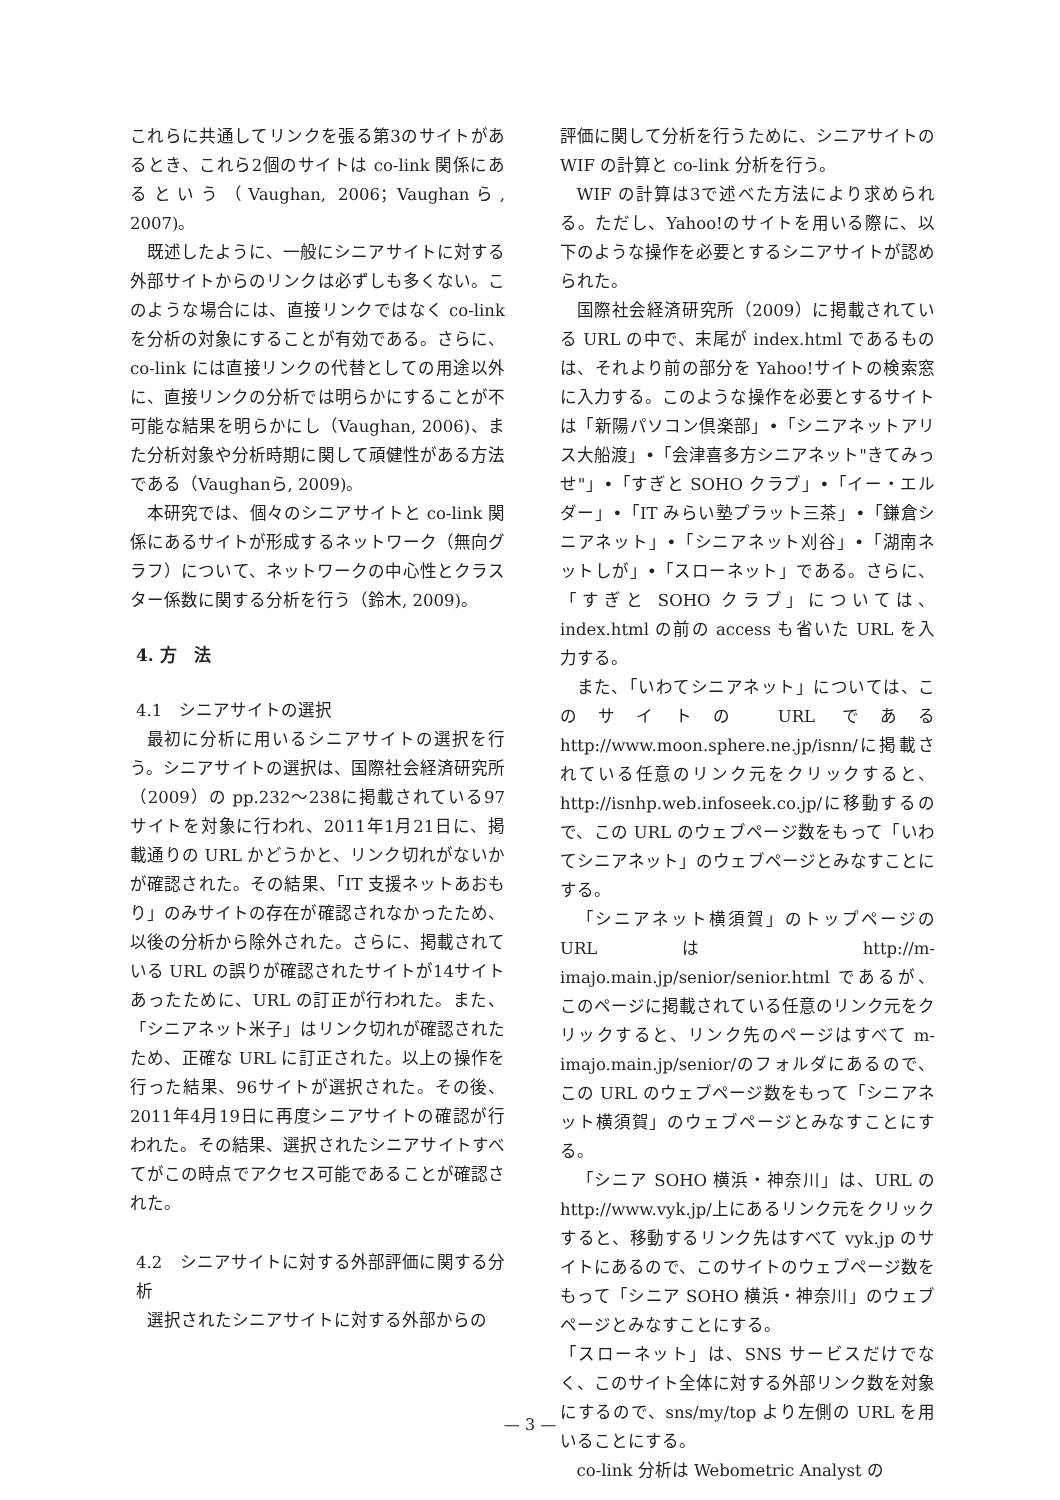これらに共通してリンクを張る第3のサイトがあるとき、これら2個のサイトは co-link 関係にあるという（Vaughan, 2006；Vaughanら, 2007)。
既述したように、一般にシニアサイトに対する外部サイトからのリンクは必ずしも多くない。このような場合には、直接リンクではなく co-link を分析の対象にすることが有効である。さらに、co-link には直接リンクの代替としての用途以外に、直接リンクの分析では明らかにすることが不可能な結果を明らかにし（Vaughan, 2006)、また分析対象や分析時期に関して頑健性がある方法である（Vaughanら, 2009)。
本研究では、個々のシニアサイトと co-link 関係にあるサイトが形成するネットワーク（無向グラフ）について、ネットワークの中心性とクラスター係数に関する分析を行う（鈴木, 2009)。
4. 方　法
4.1　シニアサイトの選択
最初に分析に用いるシニアサイトの選択を行う。シニアサイトの選択は、国際社会経済研究所（2009）の pp.232〜238に掲載されている97サイトを対象に行われ、2011年1月21日に、掲載通りの URL かどうかと、リンク切れがないかが確認された。その結果、「IT 支援ネットあおもり」のみサイトの存在が確認されなかったため、以後の分析から除外された。さらに、掲載されている URL の誤りが確認されたサイトが14サイトあったために、URL の訂正が行われた。また、「シニアネット米子」はリンク切れが確認されたため、正確な URL に訂正された。以上の操作を行った結果、96サイトが選択された。その後、2011年4月19日に再度シニアサイトの確認が行われた。その結果、選択されたシニアサイトすべてがこの時点でアクセス可能であることが確認された。
4.2　シニアサイトに対する外部評価に関する分析
選択されたシニアサイトに対する外部からの
評価に関して分析を行うために、シニアサイトの WIF の計算と co-link 分析を行う。
WIF の計算は3で述べた方法により求められる。ただし、Yahoo!のサイトを用いる際に、以下のような操作を必要とするシニアサイトが認められた。
国際社会経済研究所（2009）に掲載されている URL の中で、末尾が index.html であるものは、それより前の部分を Yahoo!サイトの検索窓に入力する。このような操作を必要とするサイトは「新陽パソコン倶楽部」•「シニアネットアリス大船渡」•「会津喜多方シニアネット"きてみっせ"」•「すぎと SOHO クラブ」•「イー・エルダー」•「IT みらい塾プラット三茶」•「鎌倉シニアネット」•「シニアネット刈谷」•「湖南ネットしが」•「スローネット」である。さらに、「すぎと SOHO クラブ」については、index.html の前の access も省いた URL を入力する。
また、「いわてシニアネット」については、このサイトの URL である http://www.moon.sphere.ne.jp/isnn/に掲載されている任意のリンク元をクリックすると、http://isnhp.web.infoseek.co.jp/に移動するので、この URL のウェブページ数をもって「いわてシニアネット」のウェブページとみなすことにする。
「シニアネット横須賀」のトップページの URL は http://m-imajo.main.jp/senior/senior.html であるが、このページに掲載されている任意のリンク元をクリックすると、リンク先のページはすべて m-imajo.main.jp/senior/のフォルダにあるので、この URL のウェブページ数をもって「シニアネット横須賀」のウェブページとみなすことにする。
「シニア SOHO 横浜・神奈川」は、URL の http://www.vyk.jp/上にあるリンク元をクリックすると、移動するリンク先はすべて vyk.jp のサイトにあるので、このサイトのウェブページ数をもって「シニア SOHO 横浜・神奈川」のウェブページとみなすことにする。
「スローネット」は、SNS サービスだけでなく、このサイト全体に対する外部リンク数を対象にするので、sns/my/top より左側の URL を用いることにする。
co-link 分析は Webometric Analyst の
— 3 —